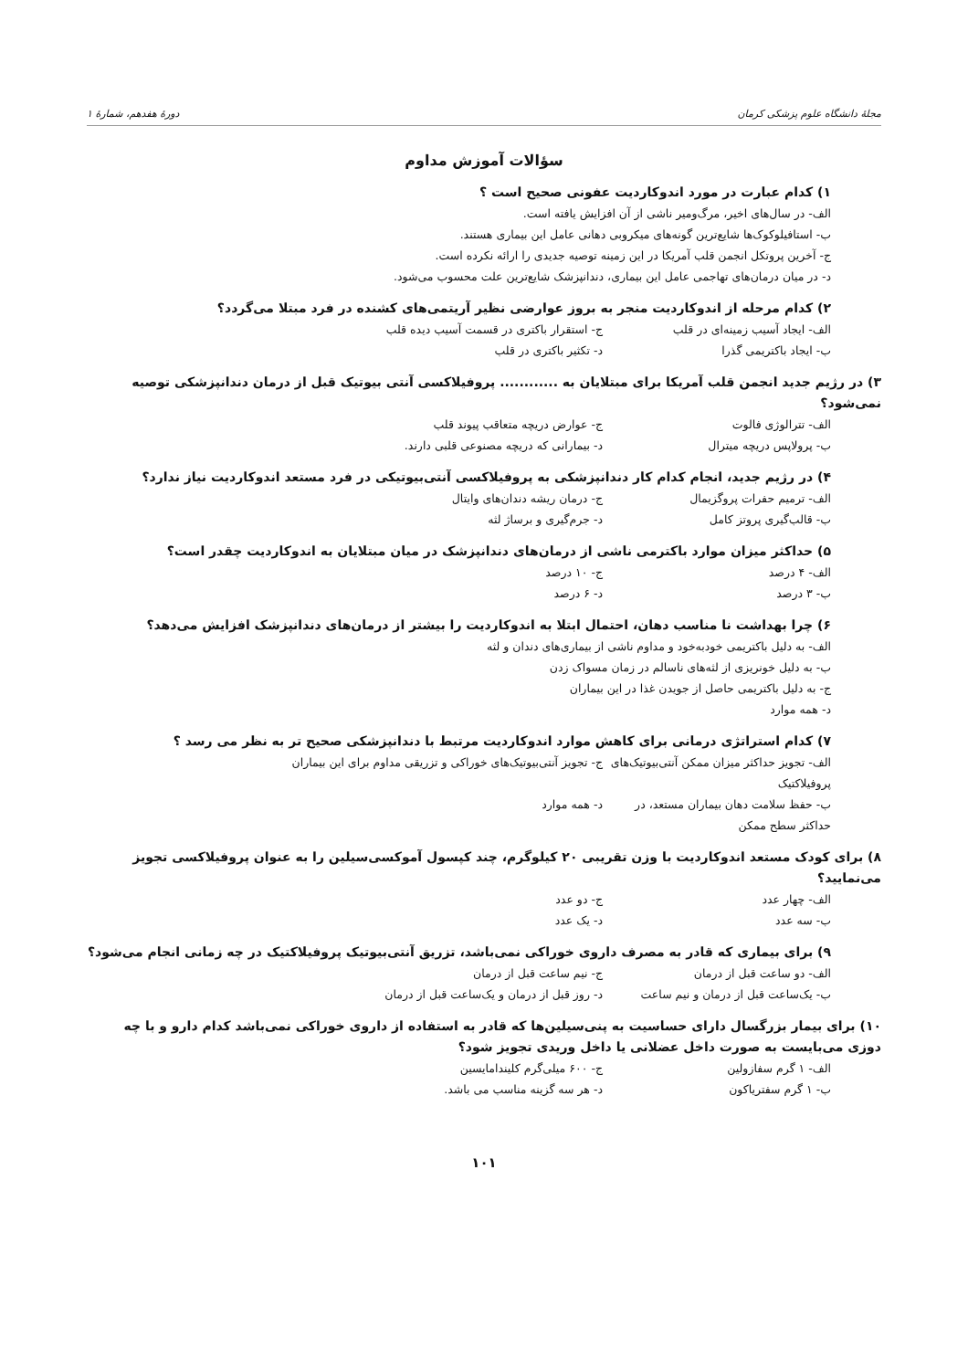مجلهٔ دانشگاه علوم پزشکی کرمان دورهٔ هفدهم، شمارهٔ ۱
سؤالات آموزش مداوم
۱) کدام عبارت در مورد اندوکاردیت عفونی صحیح است ؟
الف- در سال‌های اخیر، مرگ‌ومیر ناشی از آن افزایش یافته است.
ب- استافیلوکوک‌ها شایع‌ترین گونه‌های میکروبی دهانی عامل این بیماری هستند.
ج- آخرین پروتکل انجمن قلب آمریکا در این زمینه توصیه جدیدی را ارائه نکرده است.
د- در میان درمان‌های تهاجمی عامل این بیماری، دندانپزشک شایع‌ترین علت محسوب می‌شود.
۲) کدام مرحله از اندوکاردیت منجر به بروز عوارضی نظیر آریتمی‌های کشنده در فرد مبتلا می‌گردد؟
الف- ایجاد آسیب زمینه‌ای در قلب
ج- استقرار باکتری در قسمت آسیب دیده قلب
ب- ایجاد باکتریمی گذرا
د- تکثیر باکتری در قلب
۳) در رژیم جدید انجمن قلب آمریکا برای مبتلایان به ............ پروفیلاکسی آنتی بیوتیک قبل از درمان دندانپزشکی توصیه نمی‌شود؟
الف- تترالوژی فالوت
ج- عوارض دریچه متعاقب پیوند قلب
ب- پرولاپس دریچه میترال
د- بیمارانی که دریچه مصنوعی قلبی دارند.
۴) در رژیم جدید، انجام کدام کار دندانپزشکی به پروفیلاکسی آنتی‌بیوتیکی در فرد مستعد اندوکاردیت نیاز ندارد؟
الف- ترمیم حفرات پروگزیمال
ج- درمان ریشه دندان‌های وایتال
ب- قالب‌گیری پروتز کامل
د- جرم‌گیری و برساژ لثه
۵) حداکثر میزان موارد باکترمی ناشی از درمان‌های دندانپزشک در میان مبتلایان به اندوکاردیت چقدر است؟
الف- ۴ درصد
ج- ۱۰ درصد
ب- ۳ درصد
د- ۶ درصد
۶) چرا بهداشت نا مناسب دهان، احتمال ابتلا به اندوکاردیت را بیشتر از درمان‌های دندانپزشک افزایش می‌دهد؟
الف- به دلیل باکتریمی خودبه‌خود و مداوم ناشی از بیماری‌های دندان و لثه
ب- به دلیل خونریزی از لثه‌های ناسالم در زمان مسواک زدن
ج- به دلیل باکتریمی حاصل از جویدن غذا در این بیماران
د- همه موارد
۷) کدام استراتژی درمانی برای کاهش موارد اندوکاردیت مرتبط با دندانپزشکی صحیح تر به نظر می رسد ؟
الف- تجویز حداکثر میزان ممکن آنتی‌بیوتیک‌های پروفیلاکتیک
ج- تجویز آنتی‌بیوتیک‌های خوراکی و تزریقی مداوم برای این بیماران
ب- حفظ سلامت دهان بیماران مستعد، در حداکثر سطح ممکن
د- همه موارد
۸) برای کودک مستعد اندوکاردیت با وزن تقریبی ۲۰ کیلوگرم، چند کپسول آموکسی‌سیلین را به عنوان پروفیلاکسی تجویز می‌نمایید؟
الف- چهار عدد
ج- دو عدد
ب- سه عدد
د- یک عدد
۹) برای بیماری که قادر به مصرف داروی خوراکی نمی‌باشد، تزریق آنتی‌بیوتیک پروفیلاکتیک در چه زمانی انجام می‌شود؟
الف- دو ساعت قبل از درمان
ج- نیم ساعت قبل از درمان
ب- یک‌ساعت قبل از درمان و نیم ساعت
د- روز قبل از درمان و یک‌ساعت قبل از درمان
۱۰) برای بیمار بزرگسال دارای حساسیت به پنی‌سیلین‌ها که قادر به استفاده از داروی خوراکی نمی‌باشد کدام دارو و با چه دوزی می‌بایست به صورت داخل عضلانی یا داخل وریدی تجویز شود؟
الف- ۱ گرم سفازولین
ج- ۶۰۰ میلی‌گرم کلیندامایسین
ب- ۱ گرم سفتریاکون
د- هر سه گزینه مناسب می باشد.
۱۰۱